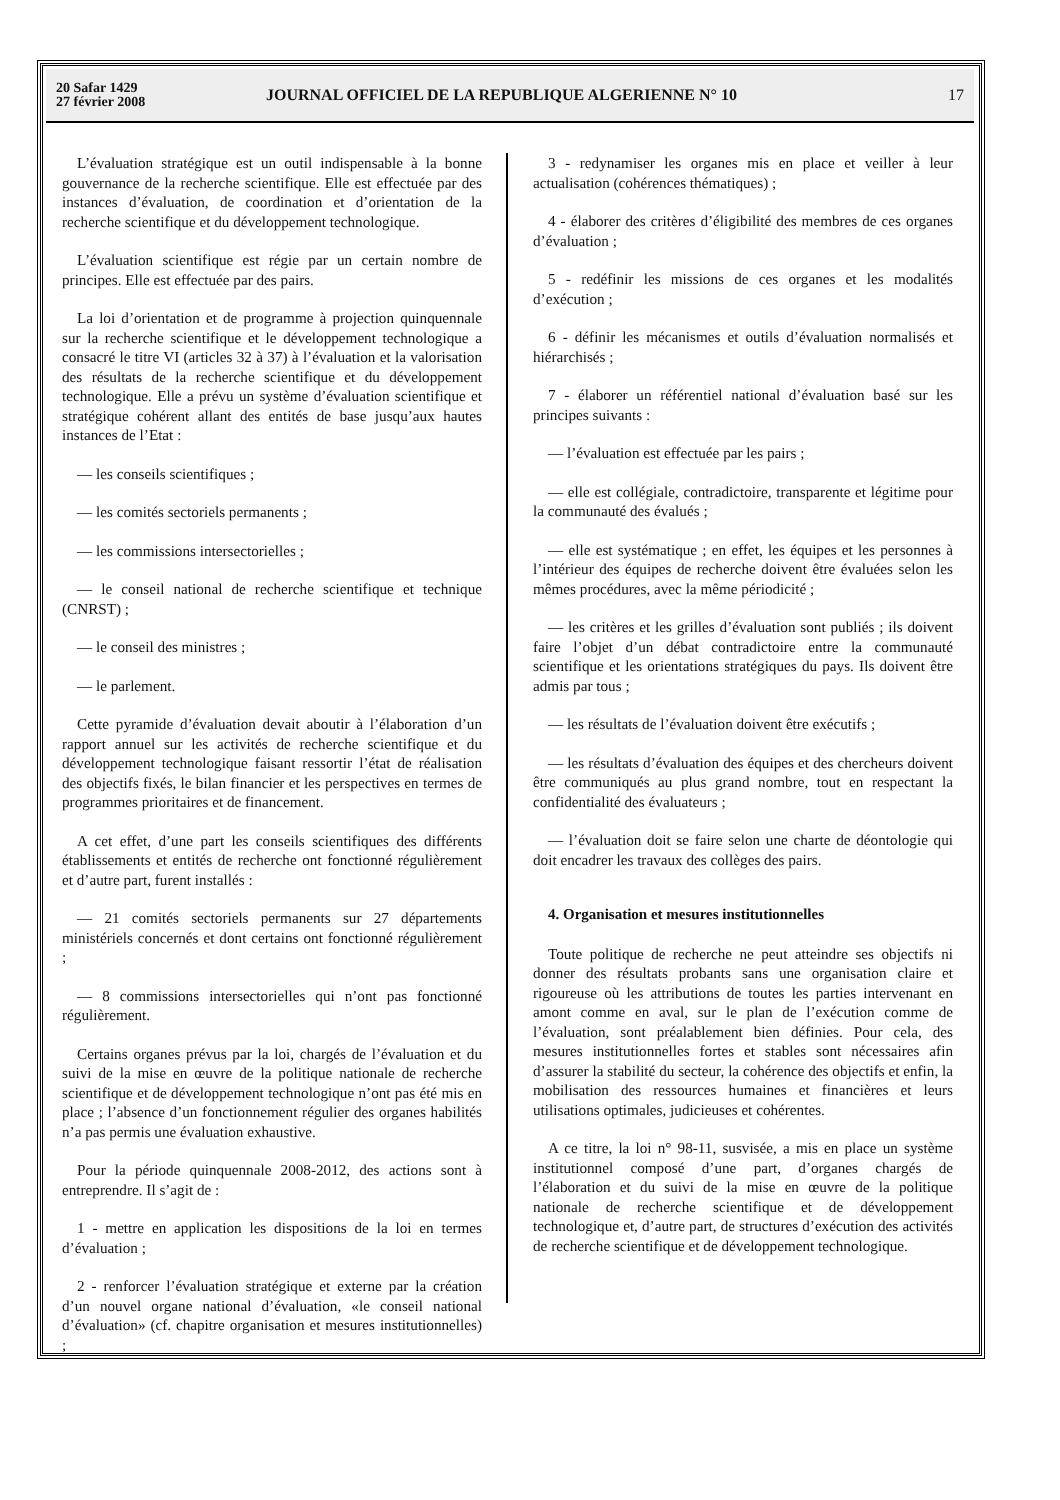20 Safar 1429
27 février 2008
JOURNAL OFFICIEL DE LA REPUBLIQUE ALGERIENNE N° 10
17
L’évaluation stratégique est un outil indispensable à la bonne gouvernance de la recherche scientifique. Elle est effectuée par des instances d’évaluation, de coordination et d’orientation de la recherche scientifique et du développement technologique.
L’évaluation scientifique est régie par un certain nombre de principes. Elle est effectuée par des pairs.
La loi d’orientation et de programme à projection quinquennale sur la recherche scientifique et le développement technologique a consacré le titre VI (articles 32 à 37) à l’évaluation et la valorisation des résultats de la recherche scientifique et du développement technologique. Elle a prévu un système d’évaluation scientifique et stratégique cohérent allant des entités de base jusqu’aux hautes instances de l’Etat :
— les conseils scientifiques ;
— les comités sectoriels permanents ;
— les commissions intersectorielles ;
— le conseil national de recherche scientifique et technique (CNRST) ;
— le conseil des ministres ;
— le parlement.
Cette pyramide d’évaluation devait aboutir à l’élaboration d’un rapport annuel sur les activités de recherche scientifique et du développement technologique faisant ressortir l’état de réalisation des objectifs fixés, le bilan financier et les perspectives en termes de programmes prioritaires et de financement.
A cet effet, d’une part les conseils scientifiques des différents établissements et entités de recherche ont fonctionné régulièrement et d’autre part, furent installés :
— 21 comités sectoriels permanents sur 27 départements ministériels concernés et dont certains ont fonctionné régulièrement ;
— 8 commissions intersectorielles qui n’ont pas fonctionné régulièrement.
Certains organes prévus par la loi, chargés de l’évaluation et du suivi de la mise en œuvre de la politique nationale de recherche scientifique et de développement technologique n’ont pas été mis en place ; l’absence d’un fonctionnement régulier des organes habilités n’a pas permis une évaluation exhaustive.
Pour la période quinquennale 2008-2012, des actions sont à entreprendre. Il s’agit de :
1 - mettre en application les dispositions de la loi en termes d’évaluation ;
2 - renforcer l’évaluation stratégique et externe par la création d’un nouvel organe national d’évaluation, «le conseil national d’évaluation» (cf. chapitre organisation et mesures institutionnelles) ;
3 - redynamiser les organes mis en place et veiller à leur actualisation (cohérences thématiques) ;
4 - élaborer des critères d’éligibilité des membres de ces organes d’évaluation ;
5 - redéfinir les missions de ces organes et les modalités d’exécution ;
6 - définir les mécanismes et outils d’évaluation normalisés et hiérarchisés ;
7 - élaborer un référentiel national d’évaluation basé sur les principes suivants :
— l’évaluation est effectuée par les pairs ;
— elle est collégiale, contradictoire, transparente et légitime pour la communauté des évalués ;
— elle est systématique ; en effet, les équipes et les personnes à l’intérieur des équipes de recherche doivent être évaluées selon les mêmes procédures, avec la même périodicité ;
— les critères et les grilles d’évaluation sont publiés ; ils doivent faire l’objet d’un débat contradictoire entre la communauté scientifique et les orientations stratégiques du pays. Ils doivent être admis par tous ;
— les résultats de l’évaluation doivent être exécutifs ;
— les résultats d’évaluation des équipes et des chercheurs doivent être communiqués au plus grand nombre, tout en respectant la confidentialité des évaluateurs ;
— l’évaluation doit se faire selon une charte de déontologie qui doit encadrer les travaux des collèges des pairs.
4. Organisation et mesures institutionnelles
Toute politique de recherche ne peut atteindre ses objectifs ni donner des résultats probants sans une organisation claire et rigoureuse où les attributions de toutes les parties intervenant en amont comme en aval, sur le plan de l’exécution comme de l’évaluation, sont préalablement bien définies. Pour cela, des mesures institutionnelles fortes et stables sont nécessaires afin d’assurer la stabilité du secteur, la cohérence des objectifs et enfin, la mobilisation des ressources humaines et financières et leurs utilisations optimales, judicieuses et cohérentes.
A ce titre, la loi n° 98-11, susvisée, a mis en place un système institutionnel composé d’une part, d’organes chargés de l’élaboration et du suivi de la mise en œuvre de la politique nationale de recherche scientifique et de développement technologique et, d’autre part, de structures d’exécution des activités de recherche scientifique et de développement technologique.